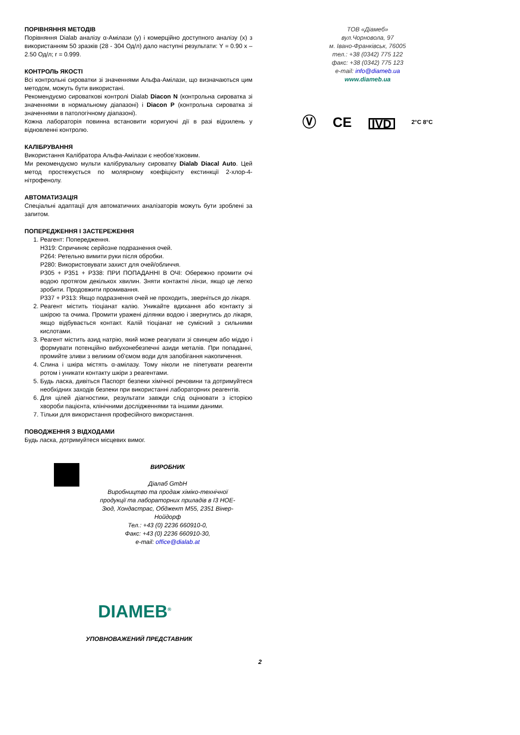ПОРІВНЯННЯ МЕТОДІВ
Порівняння Dialab аналізу α-Амілази (y) і комерційно доступного аналізу (x) з використанням 50 зразків (28 - 304 Од/л) дало наступні результати: Y = 0.90 x – 2.50 Од/л; r = 0.999.
КОНТРОЛЬ ЯКОСТІ
Всі контрольні сироватки зі значеннями Альфа-Амілази, що визначаються цим методом, можуть бути використані.
Рекомендуємо сироваткові контролі Dialab Diacon N (контрольна сироватка зі значеннями в нормальному діапазоні) і Diacon P (контрольна сироватка зі значеннями в патологічному діапазоні).
Кожна лабораторія повинна встановити коригуючі дії в разі відхилень у відновленні контролю.
КАЛІБРУВАННЯ
Використання Калібратора Альфа-Амілази є необов’язковим.
Ми рекомендуємо мульти калібрувальну сироватку Dialab Diacal Auto. Цей метод простежується по молярному коефіцієнту екстинкції 2-хлор-4-нітрофенолу.
АВТОМАТИЗАЦІЯ
Спеціальні адаптації для автоматичних аналізаторів можуть бути зроблені за запитом.
ПОПЕРЕДЖЕННЯ І ЗАСТЕРЕЖЕННЯ
1. Реагент: Попередження.
H319: Спричиняє серйозне подразнення очей.
P264: Ретельно вимити руки після обробки.
P280: Використовувати захист для очей/обличчя.
P305 + P351 + P338: ПРИ ПОПАДАННІ В ОЧІ: Обережно промити очі водою протягом декількох хвилин. Зняти контактні лінзи, якщо це легко зробити. Продовжити промивання.
P337 + P313: Якщо подразнення очей не проходить, зверніться до лікаря.
2. Реагент містить тіоціанат калію. Уникайте вдихання або контакту зі шкірою та очима. Промити уражені ділянки водою і звернутись до лікаря, якщо відбувається контакт. Калій тіоціанат не сумісний з сильними кислотами.
3. Реагент містить азид натрію, який може реагувати зі свинцем або міддю і формувати потенційно вибухонебезпечні азиди металів. При попаданні, промийте зливи з великим об'ємом води для запобігання накопичення.
4. Слина і шкіра містять α-амілазу. Тому ніколи не піпетувати реагенти ротом і уникати контакту шкіри з реагентами.
5. Будь ласка, дивіться Паспорт безпеки хімічної речовини та дотримуйтеся необхідних заходів безпеки при використанні лабораторних реагентів.
6. Для цілей діагностики, результати завжди слід оцінювати з історією хвороби пацієнта, клінічними дослідженнями та іншими даними.
7. Тільки для використання професійного використання.
ПОВОДЖЕННЯ З ВІДХОДАМИ
Будь ласка, дотримуйтеся місцевих вимог.
ТОВ «Діамеб»
вул.Чорновола, 97
м. Івано-Франківськ, 76005
тел.: +38 (0342) 775 122
факс: +38 (0342) 775 123
e-mail: info@diameb.ua
www.diameb.ua
Ⓥ CE IVD 2°C 8°C
ВИРОБНИК
Діалаб GmbH
Виробництво та продаж хіміко-технічної продукції та лабораторних приладів в I3 НОЕ-Зюд, Хондастрас, Обджект M55, 2351 Вінер-Нойдорф
Тел.: +43 (0) 2236 660910-0,
Факс: +43 (0) 2236 660910-30,
e-mail: office@dialab.at
DIAMEB<sup>®</sup>
УПОВНОВАЖЕНИЙ ПРЕДСТАВНИК
2